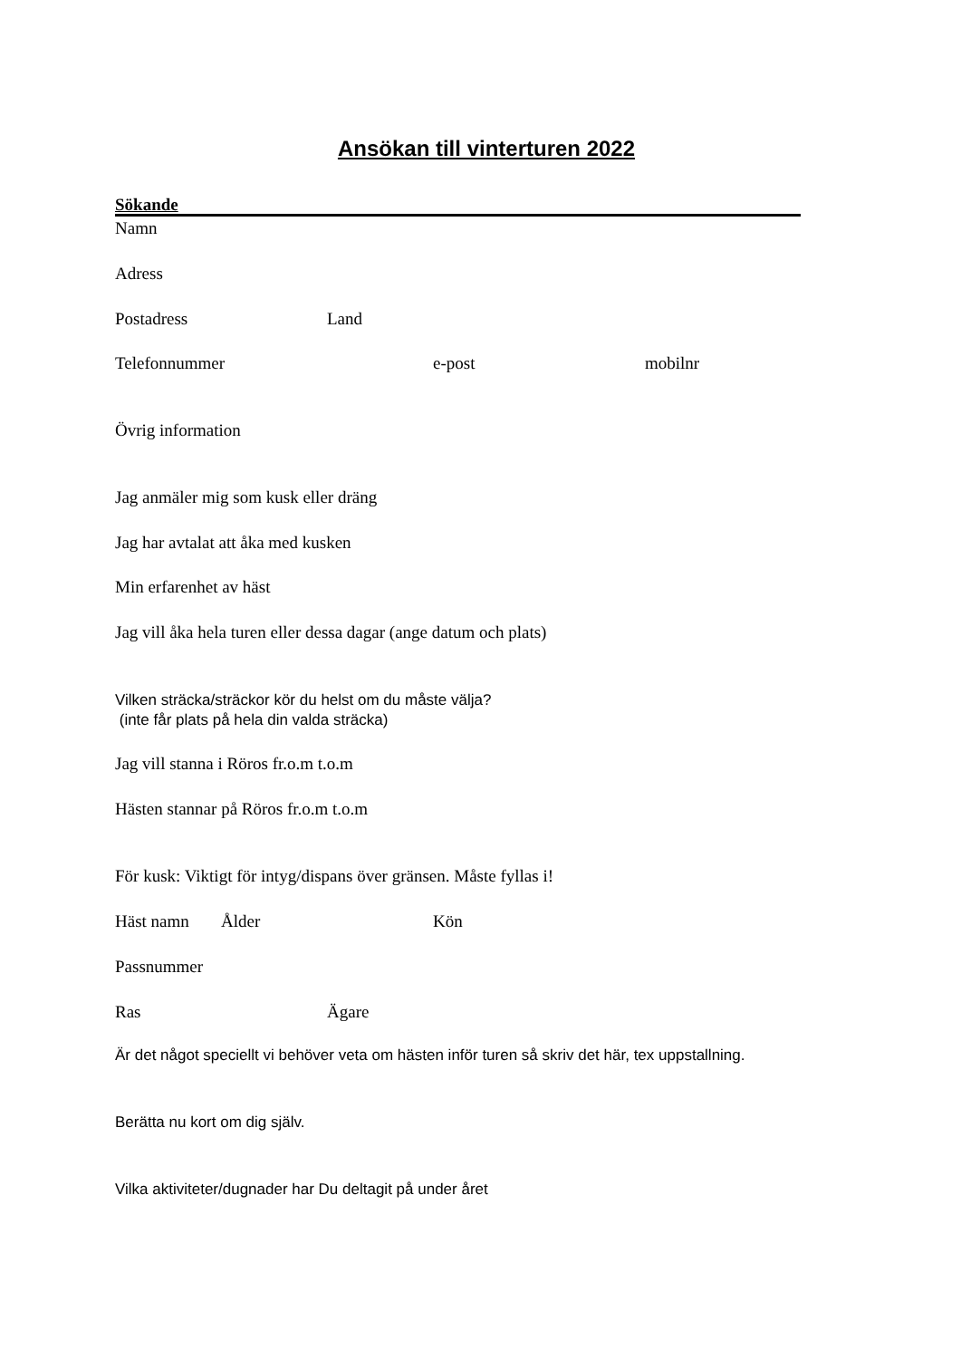Ansökan till vinterturen 2022
Sökande
Namn
Adress
Postadress Land
Telefonnummer e-post mobilnr
Övrig information
Jag anmäler mig som kusk eller dräng
Jag har avtalat att åka med kusken
Min erfarenhet av häst
Jag vill åka hela turen eller dessa dagar (ange datum och plats)
Vilken sträcka/sträckor kör du helst om du måste välja?
(inte får plats på hela din valda sträcka)
Jag vill stanna i Röros fr.o.m t.o.m
Hästen stannar på Röros fr.o.m t.o.m
För kusk: Viktigt för intyg/dispans över gränsen. Måste fyllas i!
Häst namn Ålder Kön
Passnummer
Ras Ägare
Är det något speciellt vi behöver veta om hästen inför turen så skriv det här, tex uppstallning.
Berätta nu kort om dig själv.
Vilka aktiviteter/dugnader har Du deltagit på under året